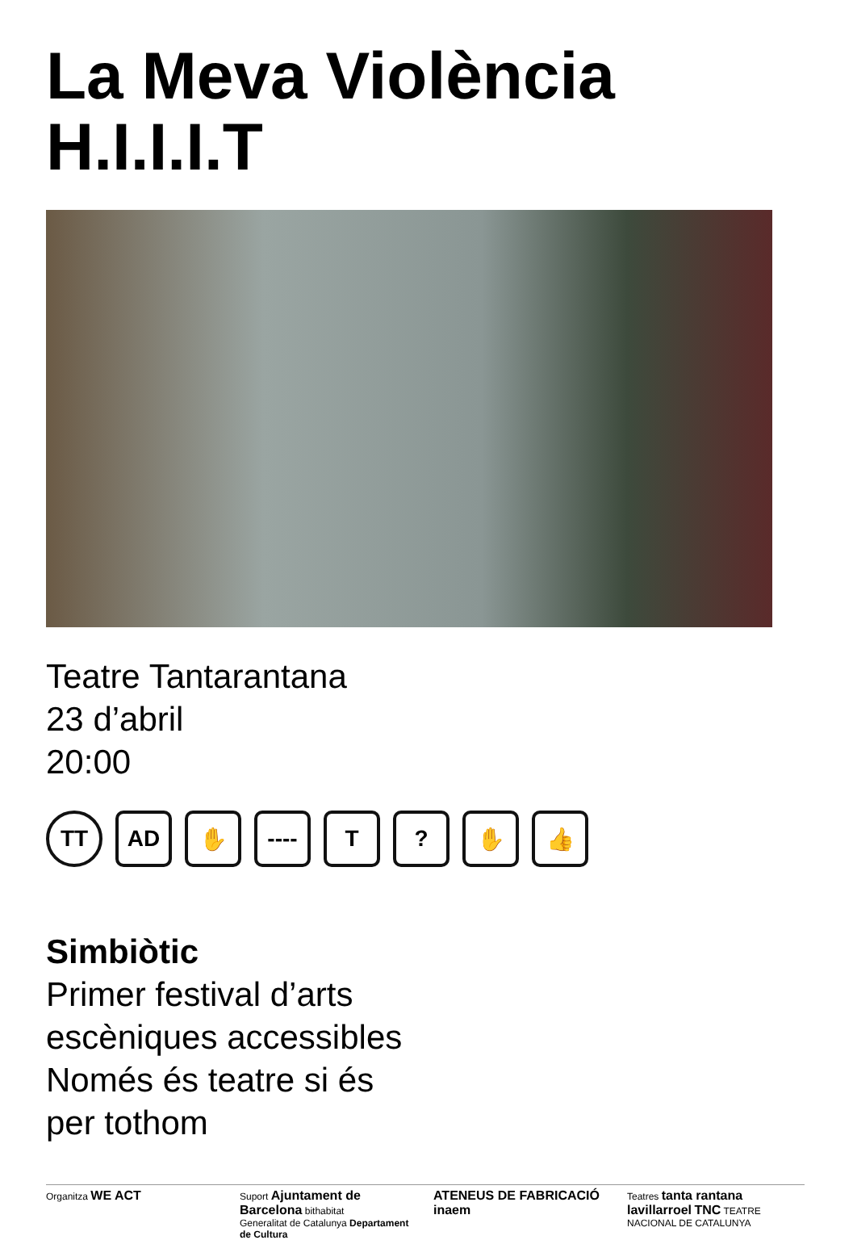La Meva Violència
H.I.I.I.T
Teatre Tantarantana
23 d’abril
20:00
TT AD ✋ ---- T ? ✋ 👍
Simbiòtic
Primer festival d’arts
escèniques accessibles
Només és teatre si és
per tothom
Organitza WE ACT
Suport Ajuntament de Barcelona bithabitat
Generalitat de Catalunya Departament de Cultura
ATENEUS DE FABRICACIÓ
inaem
Teatres tanta rantana lavillarroel TNC TEATRE NACIONAL DE CATALUNYA